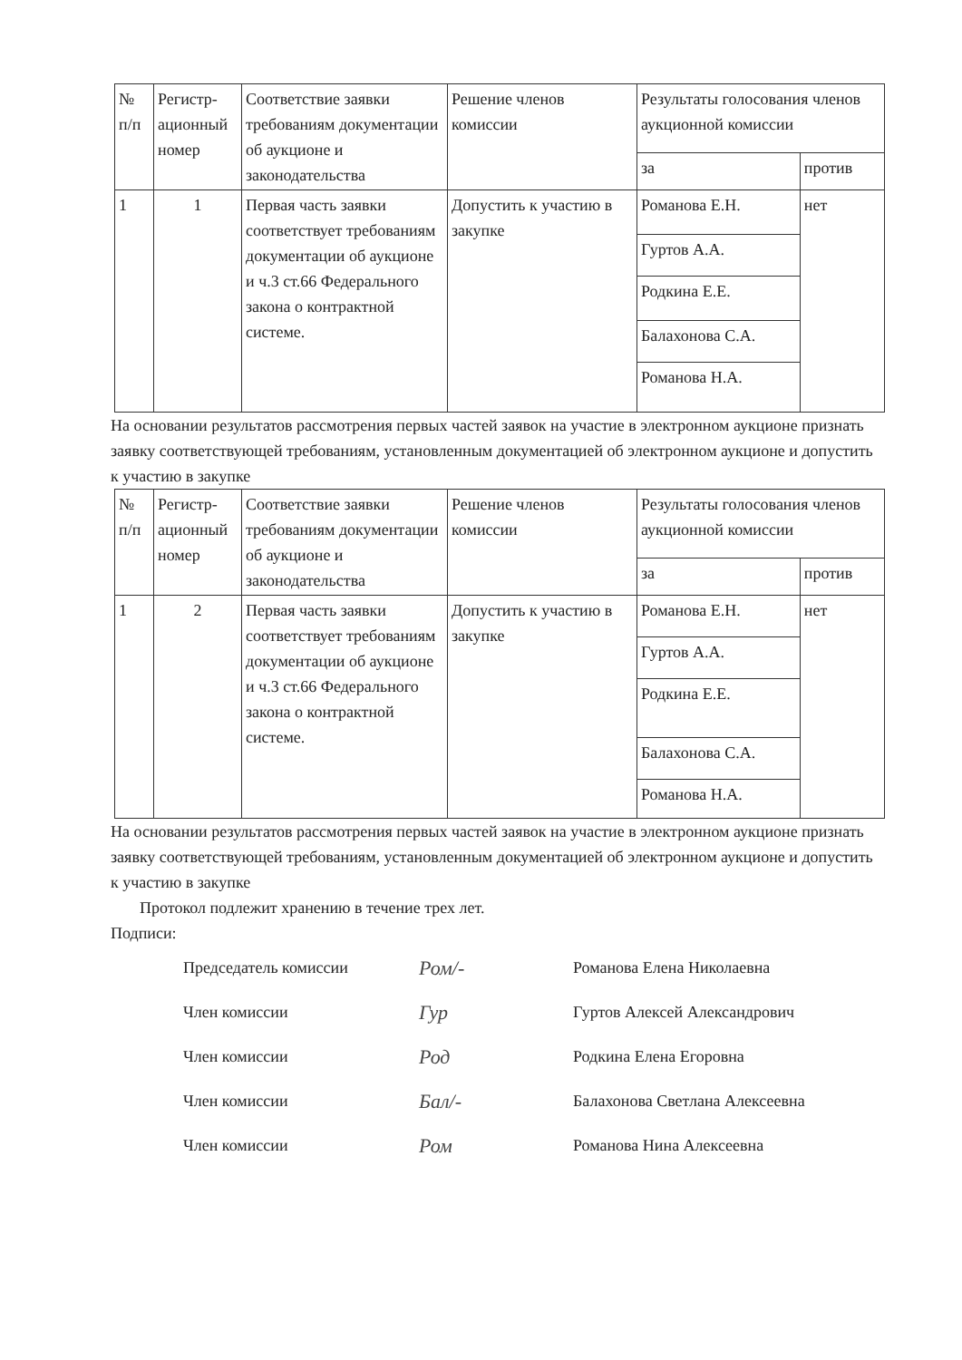| № п/п | Регистр­ацион­ный номер | Соответствие заявки требованиям документации об аукционе и законодательства | Решение членов комиссии | Результаты голосования членов аукционной комиссии | |
| --- | --- | --- | --- | --- | --- |
| | | | | за | против |
| 1 | 1 | Первая часть заявки соответствует требованиям документации об аукционе и ч.3 ст.66 Федерального закона о контрактной системе. | Допустить к участию в закупке | Романова Е.Н. | нет |
| | | | | Гуртов А.А. | |
| | | | | Родкина Е.Е. | |
| | | | | Балахонова С.А. | |
| | | | | Романова Н.А. | |
На основании результатов рассмотрения первых частей заявок на участие в электронном аукционе признать заявку соответствующей требованиям, установленным документацией об электронном аукционе и допустить к участию в закупке
| № п/п | Регистр­ацион­ный номер | Соответствие заявки требованиям документации об аукционе и законодательства | Решение членов комиссии | Результаты голосования членов аукционной комиссии | |
| --- | --- | --- | --- | --- | --- |
| | | | | за | против |
| 1 | 2 | Первая часть заявки соответствует требованиям документации об аукционе и ч.3 ст.66 Федерального закона о контрактной системе. | Допустить к участию в закупке | Романова Е.Н. | нет |
| | | | | Гуртов А.А. | |
| | | | | Родкина Е.Е. | |
| | | | | Балахонова С.А. | |
| | | | | Романова Н.А. | |
На основании результатов рассмотрения первых частей заявок на участие в электронном аукционе признать заявку соответствующей требованиям, установленным документацией об электронном аукционе и допустить к участию в закупке
Протокол подлежит хранению в течение трех лет.
Подписи:
Председатель комиссии Ром/- Романова Елена Николаевна
Член комиссии Гур Гуртов Алексей Александрович
Член комиссии Род Родкина Елена Егоровна
Член комиссии Бал/- Балахонова Светлана Алексеевна
Член комиссии Ром Романова Нина Алексеевна